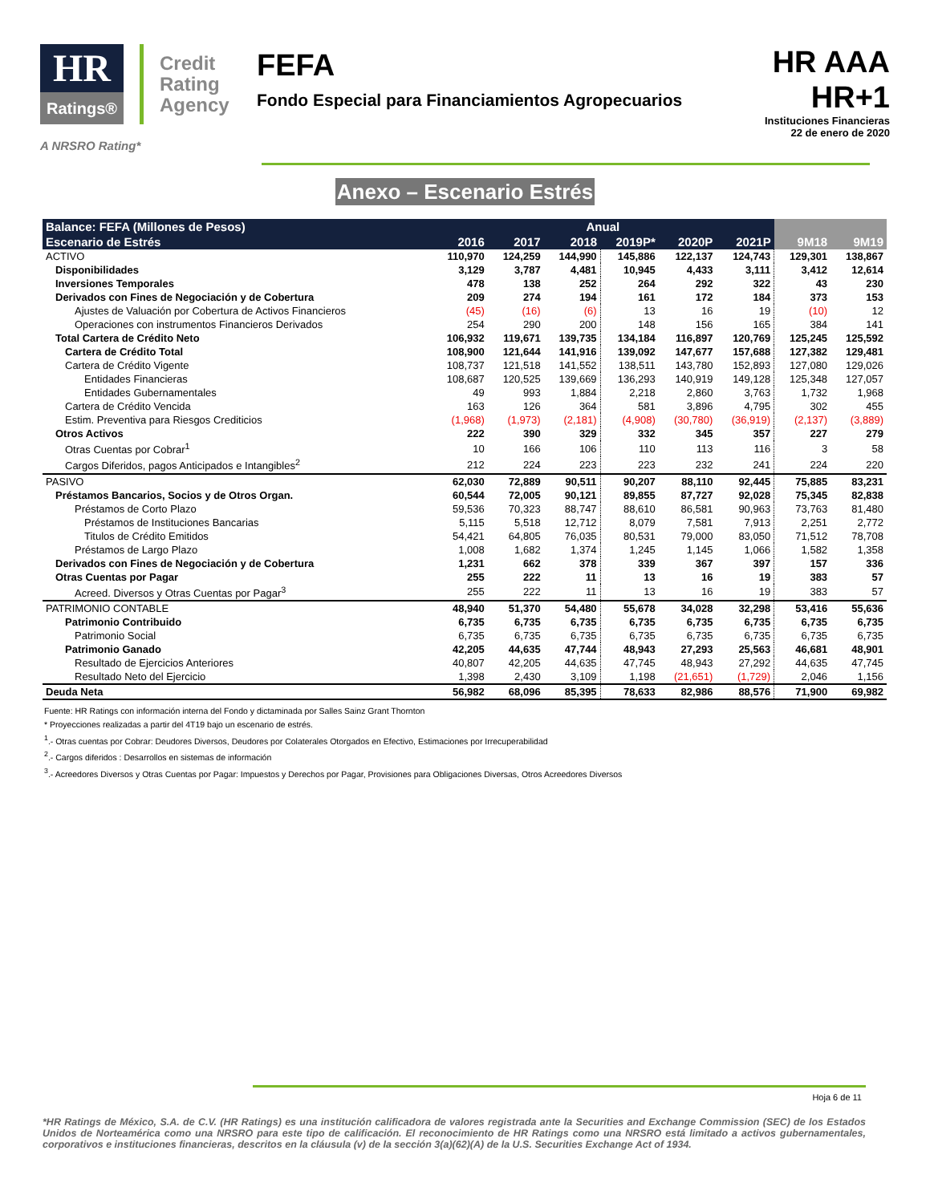HR
Ratings®
Credit
Rating
Agency
A NRSRO Rating*
FEFA
Fondo Especial para Financiamientos Agropecuarios
HR AAA
HR+1
Instituciones Financieras
22 de enero de 2020
Anexo – Escenario Estrés
| Balance: FEFA (Millones de Pesos) | Anual | | | | | | | |
| --- | --- | --- | --- | --- | --- | --- | --- | --- |
| Escenario de Estrés | 2016 | 2017 | 2018 | 2019P* | 2020P | 2021P | 9M18 | 9M19 |
| ACTIVO | 110,970 | 124,259 | 144,990 | 145,886 | 122,137 | 124,743 | 129,301 | 138,867 |
| Disponibilidades | 3,129 | 3,787 | 4,481 | 10,945 | 4,433 | 3,111 | 3,412 | 12,614 |
| Inversiones Temporales | 478 | 138 | 252 | 264 | 292 | 322 | 43 | 230 |
| Derivados con Fines de Negociación y de Cobertura | 209 | 274 | 194 | 161 | 172 | 184 | 373 | 153 |
| Ajustes de Valuación por Cobertura de Activos Financieros | (45) | (16) | (6) | 13 | 16 | 19 | (10) | 12 |
| Operaciones con instrumentos Financieros Derivados | 254 | 290 | 200 | 148 | 156 | 165 | 384 | 141 |
| Total Cartera de Crédito Neto | 106,932 | 119,671 | 139,735 | 134,184 | 116,897 | 120,769 | 125,245 | 125,592 |
| Cartera de Crédito Total | 108,900 | 121,644 | 141,916 | 139,092 | 147,677 | 157,688 | 127,382 | 129,481 |
| Cartera de Crédito Vigente | 108,737 | 121,518 | 141,552 | 138,511 | 143,780 | 152,893 | 127,080 | 129,026 |
| Entidades Financieras | 108,687 | 120,525 | 139,669 | 136,293 | 140,919 | 149,128 | 125,348 | 127,057 |
| Entidades Gubernamentales | 49 | 993 | 1,884 | 2,218 | 2,860 | 3,763 | 1,732 | 1,968 |
| Cartera de Crédito Vencida | 163 | 126 | 364 | 581 | 3,896 | 4,795 | 302 | 455 |
| Estim. Preventiva para Riesgos Crediticios | (1,968) | (1,973) | (2,181) | (4,908) | (30,780) | (36,919) | (2,137) | (3,889) |
| Otros Activos | 222 | 390 | 329 | 332 | 345 | 357 | 227 | 279 |
| Otras Cuentas por Cobrar<sup>1</sup> | 10 | 166 | 106 | 110 | 113 | 116 | 3 | 58 |
| Cargos Diferidos, pagos Anticipados e Intangibles<sup>2</sup> | 212 | 224 | 223 | 223 | 232 | 241 | 224 | 220 |
| PASIVO | 62,030 | 72,889 | 90,511 | 90,207 | 88,110 | 92,445 | 75,885 | 83,231 |
| Préstamos Bancarios, Socios y de Otros Organ. | 60,544 | 72,005 | 90,121 | 89,855 | 87,727 | 92,028 | 75,345 | 82,838 |
| Préstamos de Corto Plazo | 59,536 | 70,323 | 88,747 | 88,610 | 86,581 | 90,963 | 73,763 | 81,480 |
| Préstamos de Instituciones Bancarias | 5,115 | 5,518 | 12,712 | 8,079 | 7,581 | 7,913 | 2,251 | 2,772 |
| Titulos de Crédito Emitidos | 54,421 | 64,805 | 76,035 | 80,531 | 79,000 | 83,050 | 71,512 | 78,708 |
| Préstamos de Largo Plazo | 1,008 | 1,682 | 1,374 | 1,245 | 1,145 | 1,066 | 1,582 | 1,358 |
| Derivados con Fines de Negociación y de Cobertura | 1,231 | 662 | 378 | 339 | 367 | 397 | 157 | 336 |
| Otras Cuentas por Pagar | 255 | 222 | 11 | 13 | 16 | 19 | 383 | 57 |
| Acreed. Diversos y Otras Cuentas por Pagar<sup>3</sup> | 255 | 222 | 11 | 13 | 16 | 19 | 383 | 57 |
| PATRIMONIO CONTABLE | 48,940 | 51,370 | 54,480 | 55,678 | 34,028 | 32,298 | 53,416 | 55,636 |
| Patrimonio Contribuido | 6,735 | 6,735 | 6,735 | 6,735 | 6,735 | 6,735 | 6,735 | 6,735 |
| Patrimonio Social | 6,735 | 6,735 | 6,735 | 6,735 | 6,735 | 6,735 | 6,735 | 6,735 |
| Patrimonio Ganado | 42,205 | 44,635 | 47,744 | 48,943 | 27,293 | 25,563 | 46,681 | 48,901 |
| Resultado de Ejercicios Anteriores | 40,807 | 42,205 | 44,635 | 47,745 | 48,943 | 27,292 | 44,635 | 47,745 |
| Resultado Neto del Ejercicio | 1,398 | 2,430 | 3,109 | 1,198 | (21,651) | (1,729) | 2,046 | 1,156 |
| Deuda Neta | 56,982 | 68,096 | 85,395 | 78,633 | 82,986 | 88,576 | 71,900 | 69,982 |
Fuente: HR Ratings con información interna del Fondo y dictaminada por Salles Sainz Grant Thornton
* Proyecciones realizadas a partir del 4T19 bajo un escenario de estrés.
<sup>1</sup>.- Otras cuentas por Cobrar: Deudores Diversos, Deudores por Colaterales Otorgados en Efectivo, Estimaciones por Irrecuperabilidad
<sup>2</sup>.- Cargos diferidos : Desarrollos en sistemas de información
<sup>3</sup>.- Acreedores Diversos y Otras Cuentas por Pagar: Impuestos y Derechos por Pagar, Provisiones para Obligaciones Diversas, Otros Acreedores Diversos
Hoja 6 de 11
*HR Ratings de México, S.A. de C.V. (HR Ratings) es una institución calificadora de valores registrada ante la Securities and Exchange Commission (SEC) de los Estados Unidos de Norteamérica como una NRSRO para este tipo de calificación. El reconocimiento de HR Ratings como una NRSRO está limitado a activos gubernamentales, corporativos e instituciones financieras, descritos en la cláusula (v) de la sección 3(a)(62)(A) de la U.S. Securities Exchange Act of 1934.